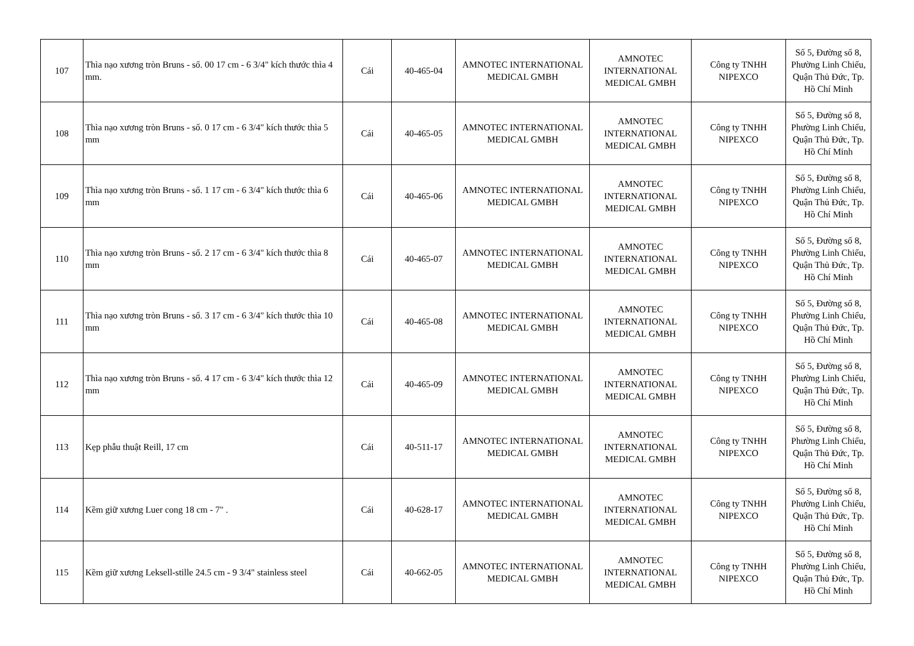| 107 | Thìa nạo xương tròn Bruns - số. 00 17 cm - 6 3/4" kích thước thìa 4 mm. | Cái | 40-465-04 | AMNOTEC INTERNATIONAL MEDICAL GMBH | AMNOTEC INTERNATIONAL MEDICAL GMBH | Công ty TNHH NIPEXCO | Số 5, Đường số 8, Phường Linh Chiểu, Quận Thủ Đức, Tp. Hồ Chí Minh |
| 108 | Thìa nạo xương tròn Bruns - số. 0 17 cm - 6 3/4" kích thước thìa 5 mm | Cái | 40-465-05 | AMNOTEC INTERNATIONAL MEDICAL GMBH | AMNOTEC INTERNATIONAL MEDICAL GMBH | Công ty TNHH NIPEXCO | Số 5, Đường số 8, Phường Linh Chiểu, Quận Thủ Đức, Tp. Hồ Chí Minh |
| 109 | Thìa nạo xương tròn Bruns - số. 1 17 cm - 6 3/4" kích thước thìa 6 mm | Cái | 40-465-06 | AMNOTEC INTERNATIONAL MEDICAL GMBH | AMNOTEC INTERNATIONAL MEDICAL GMBH | Công ty TNHH NIPEXCO | Số 5, Đường số 8, Phường Linh Chiểu, Quận Thủ Đức, Tp. Hồ Chí Minh |
| 110 | Thìa nạo xương tròn Bruns - số. 2 17 cm - 6 3/4" kích thước thìa 8 mm | Cái | 40-465-07 | AMNOTEC INTERNATIONAL MEDICAL GMBH | AMNOTEC INTERNATIONAL MEDICAL GMBH | Công ty TNHH NIPEXCO | Số 5, Đường số 8, Phường Linh Chiểu, Quận Thủ Đức, Tp. Hồ Chí Minh |
| 111 | Thìa nạo xương tròn Bruns - số. 3 17 cm - 6 3/4" kích thước thìa 10 mm | Cái | 40-465-08 | AMNOTEC INTERNATIONAL MEDICAL GMBH | AMNOTEC INTERNATIONAL MEDICAL GMBH | Công ty TNHH NIPEXCO | Số 5, Đường số 8, Phường Linh Chiểu, Quận Thủ Đức, Tp. Hồ Chí Minh |
| 112 | Thìa nạo xương tròn Bruns - số. 4 17 cm - 6 3/4" kích thước thìa 12 mm | Cái | 40-465-09 | AMNOTEC INTERNATIONAL MEDICAL GMBH | AMNOTEC INTERNATIONAL MEDICAL GMBH | Công ty TNHH NIPEXCO | Số 5, Đường số 8, Phường Linh Chiểu, Quận Thủ Đức, Tp. Hồ Chí Minh |
| 113 | Kẹp phẫu thuật Reill, 17 cm | Cái | 40-511-17 | AMNOTEC INTERNATIONAL MEDICAL GMBH | AMNOTEC INTERNATIONAL MEDICAL GMBH | Công ty TNHH NIPEXCO | Số 5, Đường số 8, Phường Linh Chiểu, Quận Thủ Đức, Tp. Hồ Chí Minh |
| 114 | Kềm giữ xương Luer cong 18 cm - 7" . | Cái | 40-628-17 | AMNOTEC INTERNATIONAL MEDICAL GMBH | AMNOTEC INTERNATIONAL MEDICAL GMBH | Công ty TNHH NIPEXCO | Số 5, Đường số 8, Phường Linh Chiểu, Quận Thủ Đức, Tp. Hồ Chí Minh |
| 115 | Kềm giữ xương Leksell-stille 24.5 cm - 9 3/4" stainless steel | Cái | 40-662-05 | AMNOTEC INTERNATIONAL MEDICAL GMBH | AMNOTEC INTERNATIONAL MEDICAL GMBH | Công ty TNHH NIPEXCO | Số 5, Đường số 8, Phường Linh Chiểu, Quận Thủ Đức, Tp. Hồ Chí Minh |